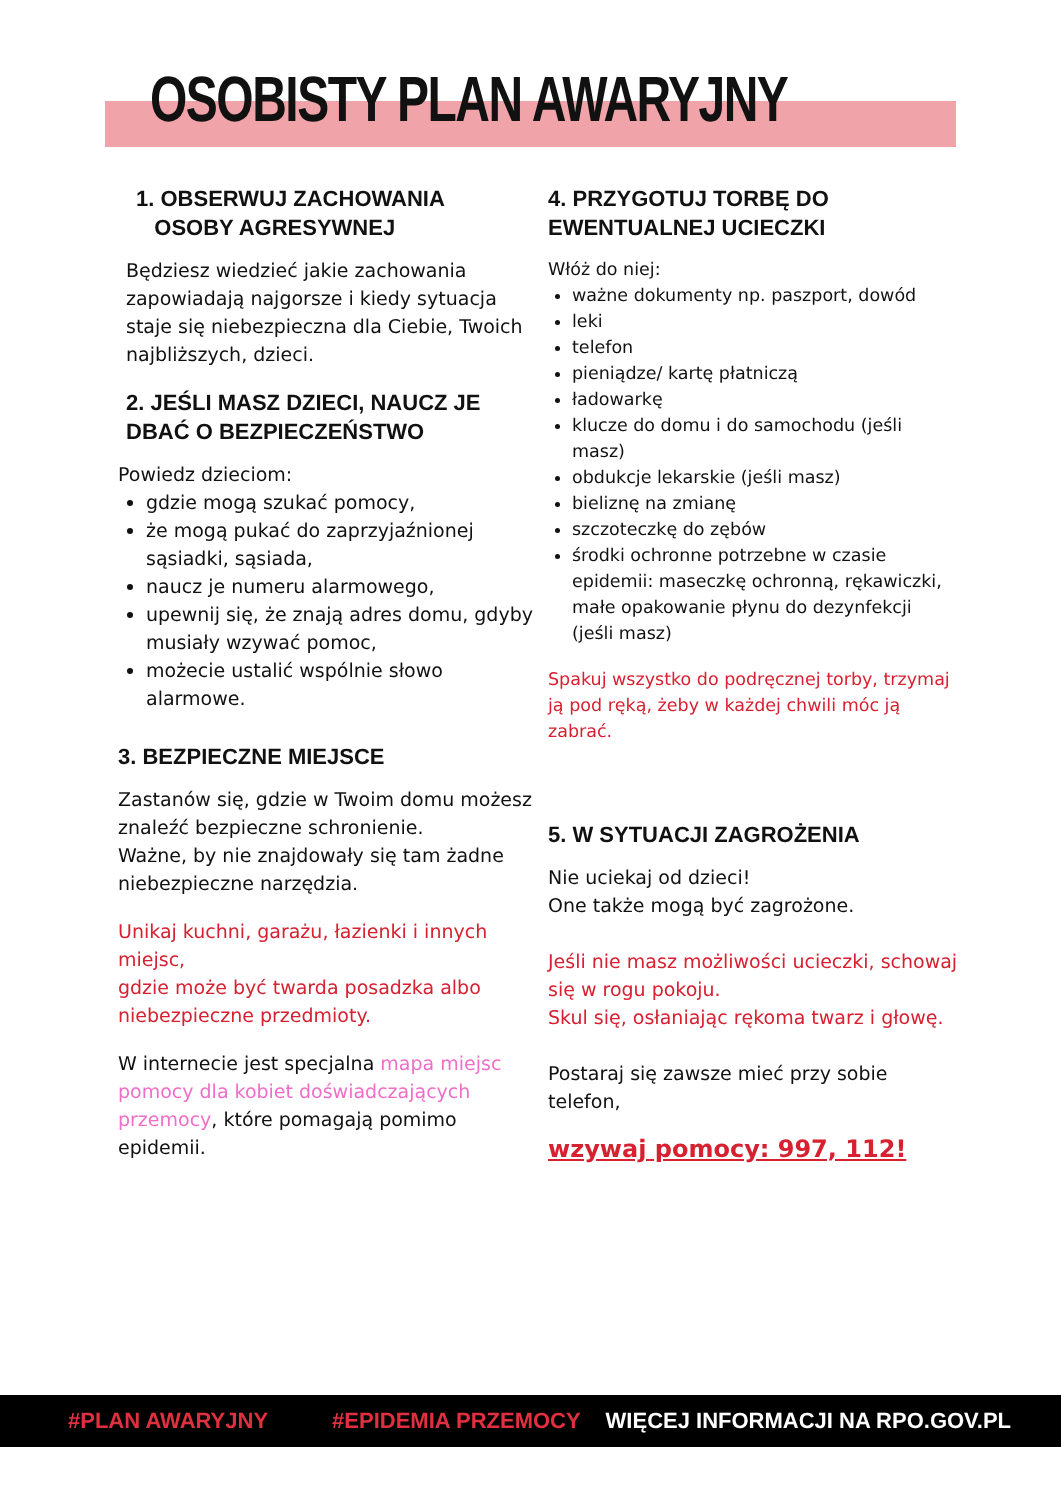OSOBISTY PLAN AWARYJNY
1. OBSERWUJ ZACHOWANIA
OSOBY AGRESYWNEJ
Będziesz wiedzieć jakie zachowania zapowiadają najgorsze i kiedy sytuacja staje się niebezpieczna dla Ciebie, Twoich najbliższych, dzieci.
2. JEŚLI MASZ DZIECI, NAUCZ JE DBAĆ O BEZPIECZEŃSTWO
Powiedz dzieciom:
gdzie mogą szukać pomocy,
że mogą pukać do zaprzyjaźnionej sąsiadki, sąsiada,
naucz je numeru alarmowego,
upewnij się, że znają adres domu, gdyby musiały wzywać pomoc,
możecie ustalić wspólnie słowo alarmowe.
3. BEZPIECZNE MIEJSCE
Zastanów się, gdzie w Twoim domu możesz znaleźć bezpieczne schronienie.
Ważne, by nie znajdowały się tam żadne niebezpieczne narzędzia.
Unikaj kuchni, garażu, łazienki i innych miejsc,
gdzie może być twarda posadzka albo niebezpieczne przedmioty.
W internecie jest specjalna mapa miejsc pomocy dla kobiet doświadczających przemocy, które pomagają pomimo epidemii.
4. PRZYGOTUJ TORBĘ DO EWENTUALNEJ UCIECZKI
Włóż do niej:
ważne dokumenty np. paszport, dowód
leki
telefon
pieniądze/ kartę płatniczą
ładowarkę
klucze do domu i do samochodu (jeśli masz)
obdukcje lekarskie (jeśli masz)
bieliznę na zmianę
szczoteczkę do zębów
środki ochronne potrzebne w czasie epidemii: maseczkę ochronną, rękawiczki, małe opakowanie płynu do dezynfekcji (jeśli masz)
Spakuj wszystko do podręcznej torby, trzymaj ją pod ręką, żeby w każdej chwili móc ją zabrać.
5. W SYTUACJI ZAGROŻENIA
Nie uciekaj od dzieci!
One także mogą być zagrożone.
Jeśli nie masz możliwości ucieczki, schowaj się w rogu pokoju.
Skul się, osłaniając rękoma twarz i głowę.
Postaraj się zawsze mieć przy sobie telefon,
wzywaj pomocy: 997, 112!
#PLAN AWARYJNY #EPIDEMIA PRZEMOCY WIĘCEJ INFORMACJI NA RPO.GOV.PL